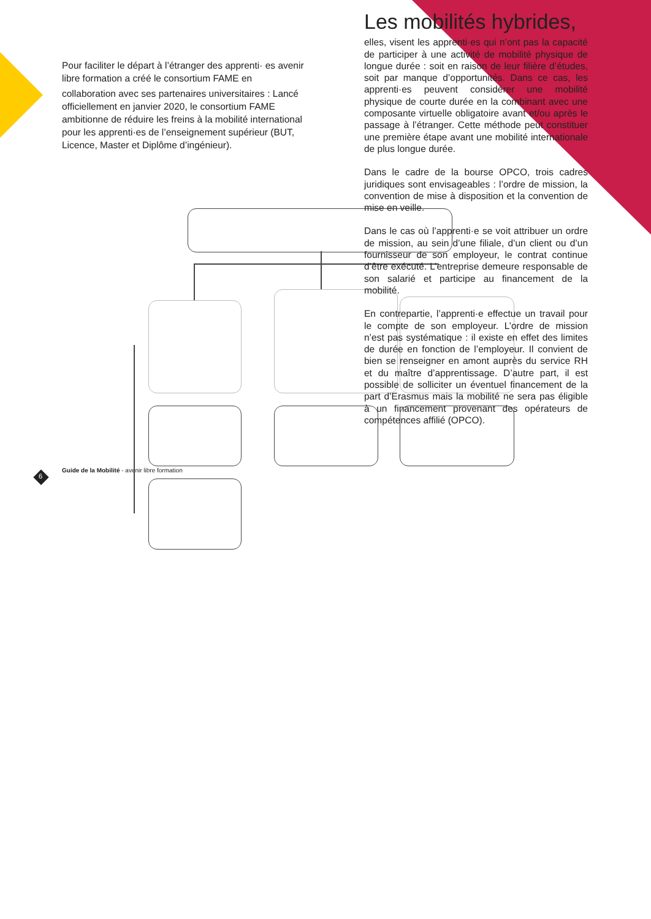Pour faciliter le départ à l’étranger des apprenti· es avenir libre formation a créé le consortium FAME en
collaboration avec ses partenaires universitaires : Lancé officiellement en janvier 2020, le consortium FAME ambitionne de réduire les freins à la mobilité international pour les apprenti·es de l’enseignement supérieur (BUT, Licence, Master et Diplôme d’ingénieur).
Les mobilités hybrides,
elles, visent les apprenti·es qui n’ont pas la capacité de participer à une activité de mobilité physique de longue durée : soit en raison de leur filière d’études, soit par manque d’opportunités. Dans ce cas, les apprenti·es peuvent considérer une mobilité physique de courte durée en la combinant avec une composante virtuelle obligatoire avant et/ou après le passage à l’étranger. Cette méthode peut constituer une première étape avant une mobilité internationale de plus longue durée.
Dans le cadre de la bourse OPCO, trois cadres juridiques sont envisageables : l’ordre de mission, la convention de mise à disposition et la convention de mise en veille.
Dans le cas où l’apprenti·e se voit attribuer un ordre de mission, au sein d’une filiale, d’un client ou d’un fournisseur de son employeur, le contrat continue d’être exécuté. L’entreprise demeure responsable de son salarié et participe au financement de la mobilité.
En contrepartie, l’apprenti·e effectue un travail pour le compte de son employeur. L’ordre de mission n’est pas systématique : il existe en effet des limites de durée en fonction de l’employeur. Il convient de bien se renseigner en amont auprès du service RH et du maître d’apprentissage. D’autre part, il est possible de solliciter un éventuel financement de la part d’Erasmus mais la mobilité ne sera pas éligible à un financement provenant des opérateurs de compétences affilié (OPCO).
Guide de la Mobilité - avenir libre formation
6